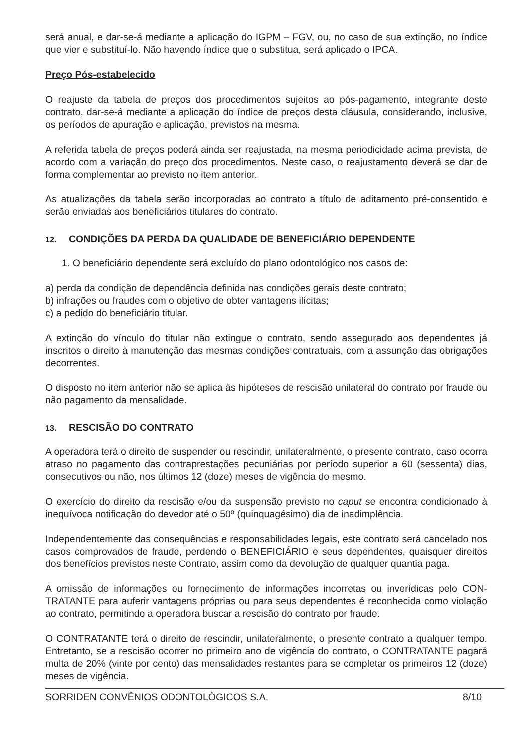será anual, e dar-se-á mediante a aplicação do IGPM – FGV, ou, no caso de sua extinção, no índice que vier e substituí-lo. Não havendo índice que o substitua, será aplicado o IPCA.
Preço Pós-estabelecido
O reajuste da tabela de preços dos procedimentos sujeitos ao pós-pagamento, integrante deste contrato, dar-se-á mediante a aplicação do índice de preços desta cláusula, considerando, inclusive, os períodos de apuração e aplicação, previstos na mesma.
A referida tabela de preços poderá ainda ser reajustada, na mesma periodicidade acima prevista, de acordo com a variação do preço dos procedimentos. Neste caso, o reajustamento deverá se dar de forma complementar ao previsto no item anterior.
As atualizações da tabela serão incorporadas ao contrato a título de aditamento pré-consentido e serão enviadas aos beneficiários titulares do contrato.
12. CONDIÇÕES DA PERDA DA QUALIDADE DE BENEFICIÁRIO DEPENDENTE
1. O beneficiário dependente será excluído do plano odontológico nos casos de:
a) perda da condição de dependência definida nas condições gerais deste contrato;
b) infrações ou fraudes com o objetivo de obter vantagens ilícitas;
c) a pedido do beneficiário titular.
A extinção do vínculo do titular não extingue o contrato, sendo assegurado aos dependentes já inscritos o direito à manutenção das mesmas condições contratuais, com a assunção das obrigações decorrentes.
O disposto no item anterior não se aplica às hipóteses de rescisão unilateral do contrato por fraude ou não pagamento da mensalidade.
13. RESCISÃO DO CONTRATO
A operadora terá o direito de suspender ou rescindir, unilateralmente, o presente contrato, caso ocorra atraso no pagamento das contraprestações pecuniárias por período superior a 60 (sessenta) dias, consecutivos ou não, nos últimos 12 (doze) meses de vigência do mesmo.
O exercício do direito da rescisão e/ou da suspensão previsto no caput se encontra condicionado à inequívoca notificação do devedor até o 50º (quinquagésimo) dia de inadimplência.
Independentemente das consequências e responsabilidades legais, este contrato será cancelado nos casos comprovados de fraude, perdendo o BENEFICIÁRIO e seus dependentes, quaisquer direitos dos benefícios previstos neste Contrato, assim como da devolução de qualquer quantia paga.
A omissão de informações ou fornecimento de informações incorretas ou inverídicas pelo CON-TRATANTE para auferir vantagens próprias ou para seus dependentes é reconhecida como violação ao contrato, permitindo a operadora buscar a rescisão do contrato por fraude.
O CONTRATANTE terá o direito de rescindir, unilateralmente, o presente contrato a qualquer tempo. Entretanto, se a rescisão ocorrer no primeiro ano de vigência do contrato, o CONTRATANTE pagará multa de 20% (vinte por cento) das mensalidades restantes para se completar os primeiros 12 (doze) meses de vigência.
SORRIDEN CONVÊNIOS ODONTOLÓGICOS S.A. 8/10